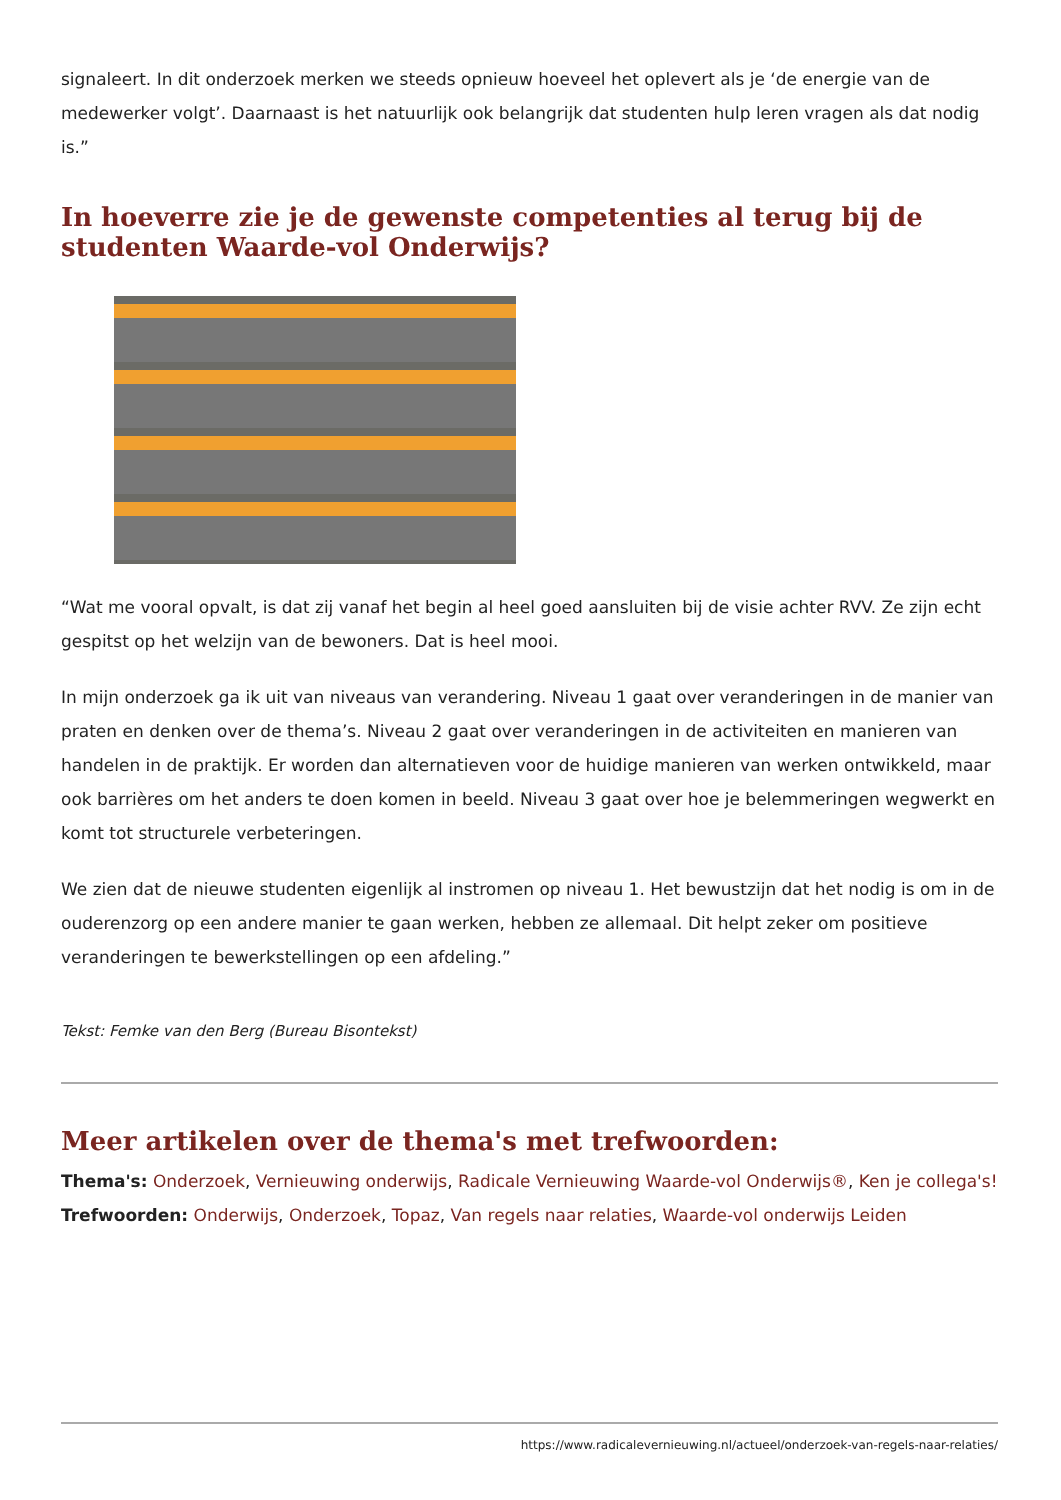signaleert. In dit onderzoek merken we steeds opnieuw hoeveel het oplevert als je ‘de energie van de medewerker volgt’. Daarnaast is het natuurlijk ook belangrijk dat studenten hulp leren vragen als dat nodig is.”
In hoeverre zie je de gewenste competenties al terug bij de studenten Waarde-vol Onderwijs?
“Wat me vooral opvalt, is dat zij vanaf het begin al heel goed aansluiten bij de visie achter RVV. Ze zijn echt gespitst op het welzijn van de bewoners. Dat is heel mooi.
In mijn onderzoek ga ik uit van niveaus van verandering. Niveau 1 gaat over veranderingen in de manier van praten en denken over de thema’s. Niveau 2 gaat over veranderingen in de activiteiten en manieren van handelen in de praktijk. Er worden dan alternatieven voor de huidige manieren van werken ontwikkeld, maar ook barrières om het anders te doen komen in beeld. Niveau 3 gaat over hoe je belemmeringen wegwerkt en komt tot structurele verbeteringen.
We zien dat de nieuwe studenten eigenlijk al instromen op niveau 1. Het bewustzijn dat het nodig is om in de ouderenzorg op een andere manier te gaan werken, hebben ze allemaal. Dit helpt zeker om positieve veranderingen te bewerkstellingen op een afdeling.”
Tekst: Femke van den Berg (Bureau Bisontekst)
Meer artikelen over de thema's met trefwoorden:
Thema's: Onderzoek, Vernieuwing onderwijs, Radicale Vernieuwing Waarde-vol Onderwijs®, Ken je collega's!
Trefwoorden: Onderwijs, Onderzoek, Topaz, Van regels naar relaties, Waarde-vol onderwijs Leiden
https://www.radicalevernieuwing.nl/actueel/onderzoek-van-regels-naar-relaties/